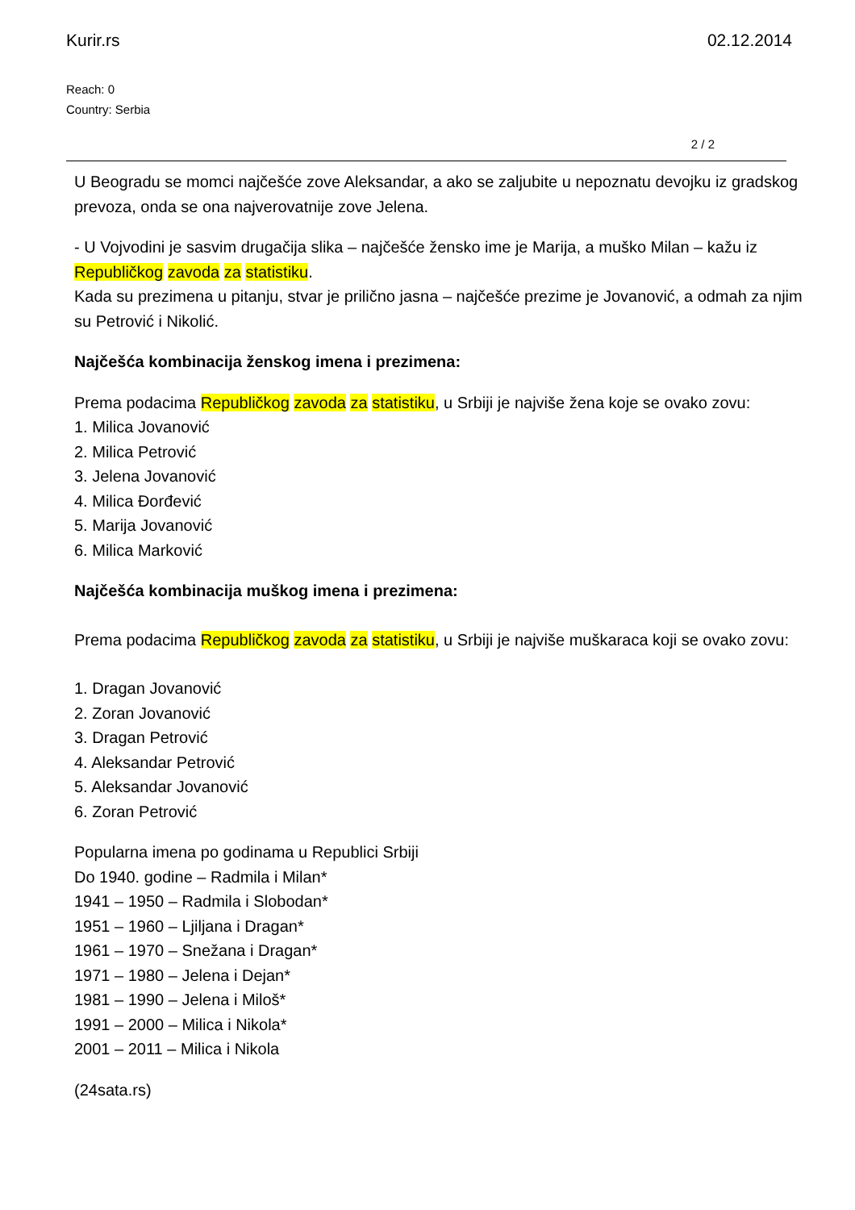Kurir.rs 02.12.2014
Reach: 0
Country: Serbia
2 / 2
U Beogradu se momci najčešće zove Aleksandar, a ako se zaljubite u nepoznatu devojku iz gradskog prevoza, onda se ona najverovatnije zove Jelena.
- U Vojvodini je sasvim drugačija slika – najčešće žensko ime je Marija, a muško Milan – kažu iz Republičkog zavoda za statistiku.
Kada su prezimena u pitanju, stvar je prilično jasna – najčešće prezime je Jovanović, a odmah za njim su Petrović i Nikolić.
Najčešća kombinacija ženskog imena i prezimena:
Prema podacima Republičkog zavoda za statistiku, u Srbiji je najviše žena koje se ovako zovu:
1. Milica Jovanović
2. Milica Petrović
3. Jelena Jovanović
4. Milica Đorđević
5. Marija Jovanović
6. Milica Marković
Najčešća kombinacija muškog imena i prezimena:
Prema podacima Republičkog zavoda za statistiku, u Srbiji je najviše muškaraca koji se ovako zovu:
1. Dragan Jovanović
2. Zoran Jovanović
3. Dragan Petrović
4. Aleksandar Petrović
5. Aleksandar Jovanović
6. Zoran Petrović
Popularna imena po godinama u Republici Srbiji
Do 1940. godine – Radmila i Milan*
1941 – 1950 – Radmila i Slobodan*
1951 – 1960 – Ljiljana i Dragan*
1961 – 1970 – Snežana i Dragan*
1971 – 1980 – Jelena i Dejan*
1981 – 1990 – Jelena i Miloš*
1991 – 2000 – Milica i Nikola*
2001 – 2011 – Milica i Nikola
(24sata.rs)